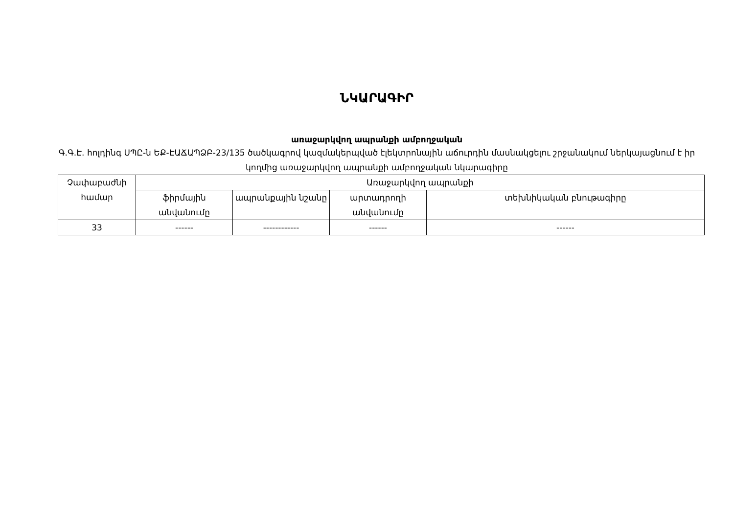ՆԿԱՐԱԳԻՐ
առաջարկվող ապրանքի ամբողջական
Գ.Գ.Է. հոլդինգ ՍՊԸ-ն ԵՔ-ԷԱՃԱՊՁԲ-23/135 ծածկագրով կազմակերպված էլեկտրոնային աճուրդին մասնակցելու շրջանակում ներկայացնում է իր կողմից առաջարկվող ապրանքի ամբողջական նկարագիրը
| Չափաբաժնի համար | Առաջարկվող ապրանքի | | | |
| --- | --- | --- | --- | --- |
| | ֆիրմային անվանումը | ապրանքային նշանը | արտադրողի անվանումը | տեխնիկական բնութագիրը |
| 33 | ------ | ------------ | ------ | ------ |